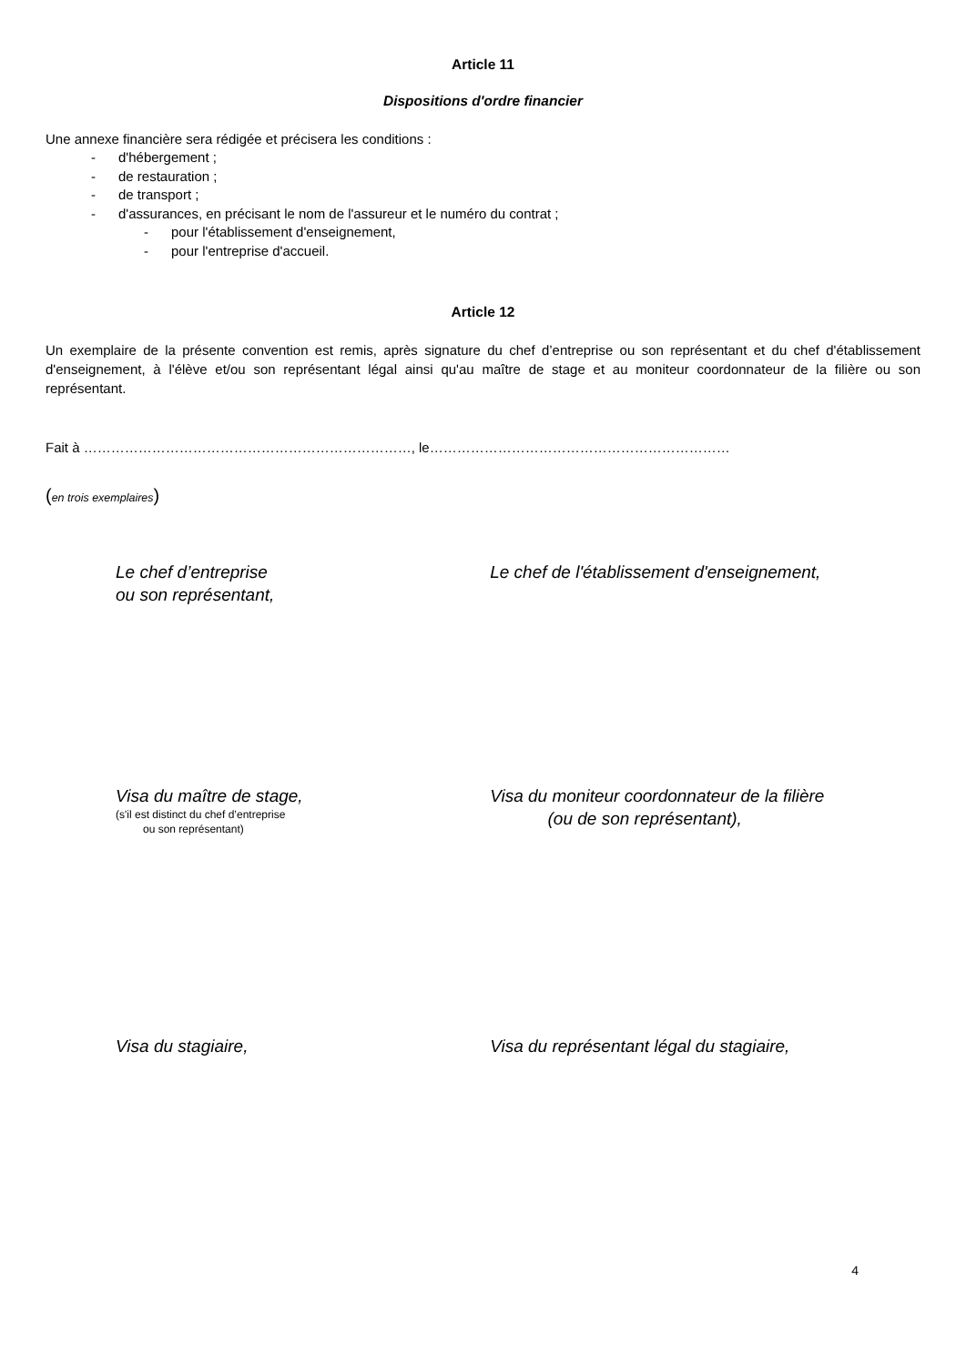Article 11
Dispositions d'ordre financier
Une annexe financière sera rédigée et précisera les conditions :
- d'hébergement ;
- de restauration ;
- de transport ;
- d'assurances, en précisant le nom de l'assureur et le numéro du contrat ;
- pour l'établissement d'enseignement,
- pour l'entreprise d'accueil.
Article 12
Un exemplaire de la présente convention est remis, après signature du chef d’entreprise ou son représentant et du chef d'établissement d'enseignement, à l'élève et/ou son représentant légal ainsi qu'au maître de stage et au moniteur coordonnateur de la filière ou son représentant.
Fait à ………………………………………………………………, le…………………………………………………………
(en trois exemplaires)
Le chef d’entreprise
ou son représentant,
Le chef de l'établissement d'enseignement,
Visa du maître de stage,
(s'il est distinct du chef d’entreprise
ou son représentant)
Visa du moniteur coordonnateur de la filière
(ou de son représentant),
Visa du stagiaire, Visa du représentant légal du stagiaire,
4